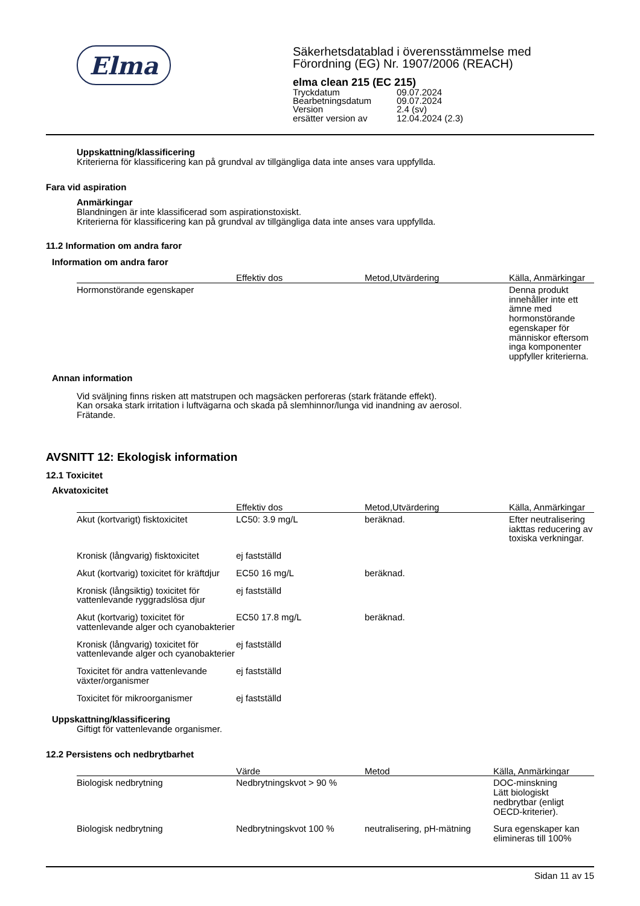Elma
Säkerhetsdatablad i överensstämmelse med
Förordning (EG) Nr. 1907/2006 (REACH)
elma clean 215 (EC 215)
| Tryckdatum | 09.07.2024 |
| Bearbetningsdatum | 09.07.2024 |
| Version | 2.4 (sv) |
| ersätter version av | 12.04.2024 (2.3) |
Uppskattning/klassificering
Kriterierna för klassificering kan på grundval av tillgängliga data inte anses vara uppfyllda.
Fara vid aspiration
Anmärkingar
Blandningen är inte klassificerad som aspirationstoxiskt.
Kriterierna för klassificering kan på grundval av tillgängliga data inte anses vara uppfyllda.
11.2 Information om andra faror
Information om andra faror
| | | Effektiv dos | Metod,Utvärdering | Källa, Anmärkingar |
| --- | --- | --- | --- | --- |
| | Hormonstörande egenskaper | | | Denna produkt innehåller inte ett ämne med hormonstörande egenskaper för människor eftersom inga komponenter uppfyller kriterierna. |
Annan information
Vid sväljning finns risken att matstrupen och magsäcken perforeras (stark frätande effekt).
Kan orsaka stark irritation i luftvägarna och skada på slemhinnor/lunga vid inandning av aerosol.
Frätande.
AVSNITT 12: Ekologisk information
12.1 Toxicitet
Akvatoxicitet
| | | Effektiv dos | Metod,Utvärdering | Källa, Anmärkingar |
| --- | --- | --- | --- | --- |
| | Akut (kortvarigt) fisktoxicitet | LC50: 3.9 mg/L | beräknad. | Efter neutralisering iakttas reducering av toxiska verkningar. |
| | Kronisk (långvarig) fisktoxicitet | ej fastställd | | |
| | Akut (kortvarig) toxicitet för kräftdjur | EC50 16 mg/L | beräknad. | |
| | Kronisk (långsiktig) toxicitet för vattenlevande ryggradslösa djur | ej fastställd | | |
| | Akut (kortvarig) toxicitet för vattenlevande alger och cyanobakterier | EC50 17.8 mg/L | beräknad. | |
| | Kronisk (långvarig) toxicitet för vattenlevande alger och cyanobakterier | ej fastställd | | |
| | Toxicitet för andra vattenlevande växter/organismer | ej fastställd | | |
| | Toxicitet för mikroorganismer | ej fastställd | | |
Uppskattning/klassificering
Giftigt för vattenlevande organismer.
12.2 Persistens och nedbrytbarhet
| | | Värde | Metod | Källa, Anmärkingar |
| --- | --- | --- | --- | --- |
| | Biologisk nedbrytning | Nedbrytningskvot > 90 % | | DOC-minskning Lätt biologiskt nedbrytbar (enligt OECD-kriterier). |
| | Biologisk nedbrytning | Nedbrytningskvot 100 % | neutralisering, pH-mätning | Sura egenskaper kan elimineras till 100% |
Sidan 11 av 15